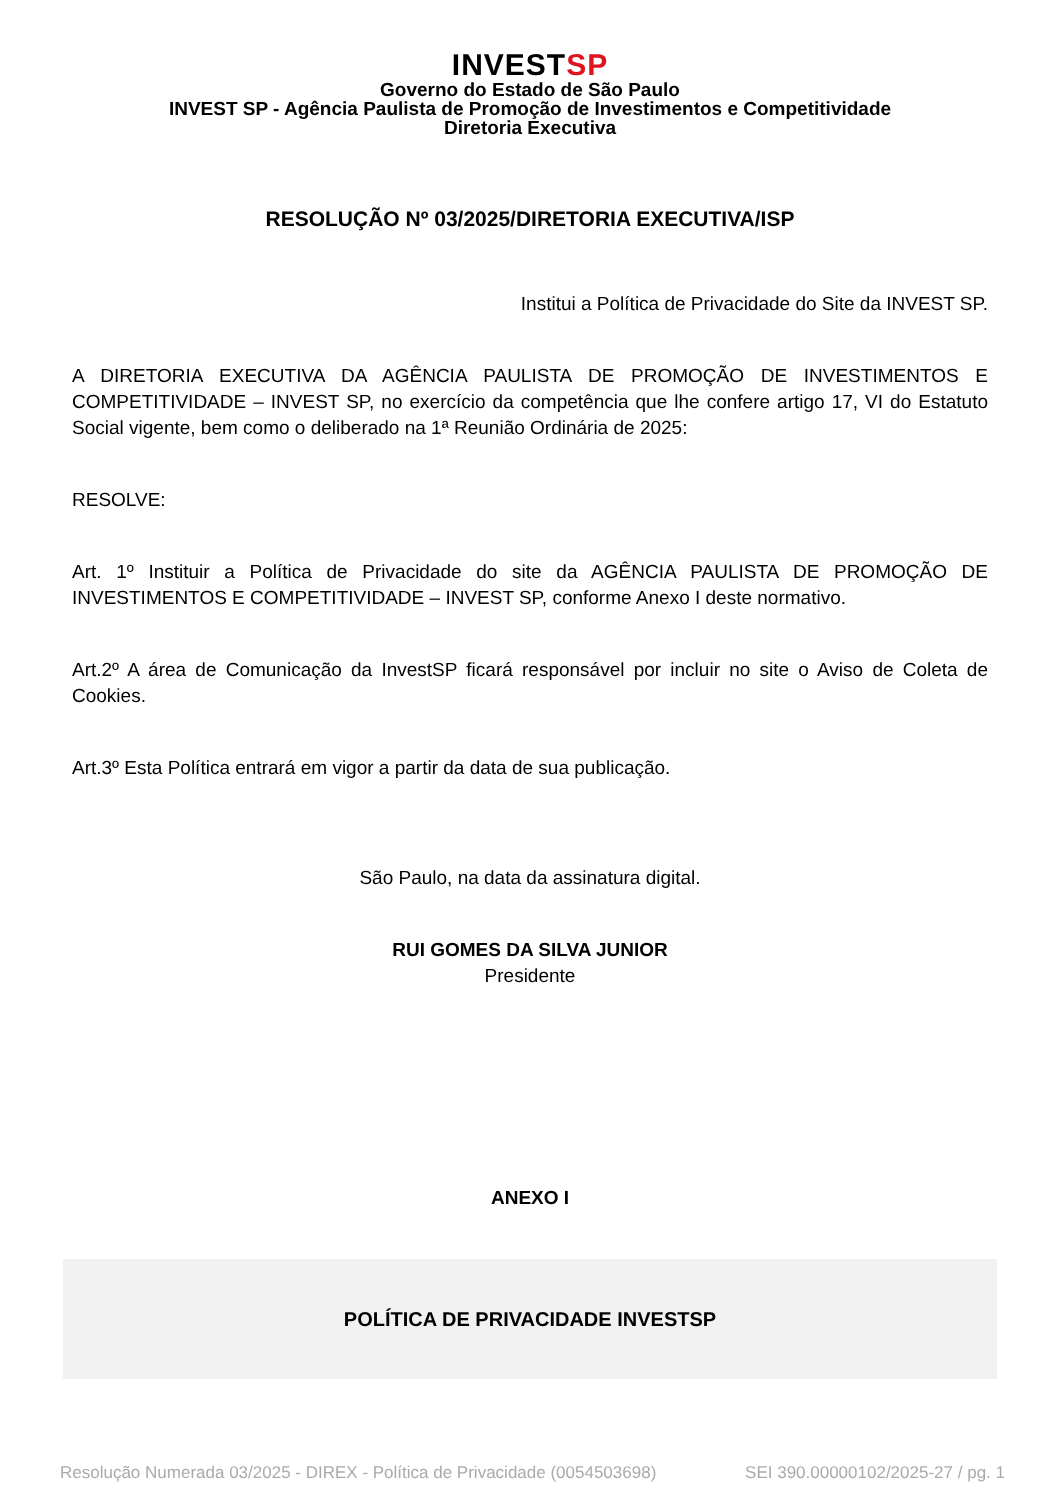INVESTSP
Governo do Estado de São Paulo
INVEST SP - Agência Paulista de Promoção de Investimentos e Competitividade
Diretoria Executiva
RESOLUÇÃO Nº 03/2025/DIRETORIA EXECUTIVA/ISP
Institui a Política de Privacidade do Site da INVEST SP.
A DIRETORIA EXECUTIVA DA AGÊNCIA PAULISTA DE PROMOÇÃO DE INVESTIMENTOS E COMPETITIVIDADE – INVEST SP, no exercício da competência que lhe confere artigo 17, VI do Estatuto Social vigente, bem como o deliberado na 1ª Reunião Ordinária de 2025:
RESOLVE:
Art. 1º Instituir a Política de Privacidade do site da AGÊNCIA PAULISTA DE PROMOÇÃO DE INVESTIMENTOS E COMPETITIVIDADE – INVEST SP, conforme Anexo I deste normativo.
Art.2º A área de Comunicação da InvestSP ficará responsável por incluir no site o Aviso de Coleta de Cookies.
Art.3º Esta Política entrará em vigor a partir da data de sua publicação.
São Paulo, na data da assinatura digital.
RUI GOMES DA SILVA JUNIOR
Presidente
ANEXO I
POLÍTICA DE PRIVACIDADE INVESTSP
Resolução Numerada 03/2025 - DIREX - Política de Privacidade (0054503698) SEI 390.00000102/2025-27 / pg. 1